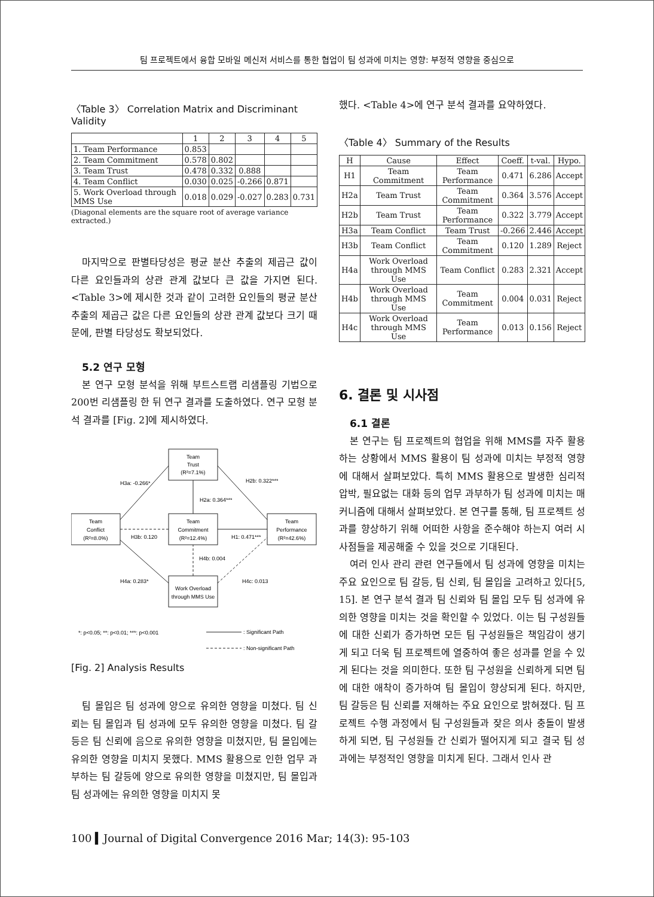팀 프로젝트에서 융합 모바일 메신저 서비스를 통한 협업이 팀 성과에 미치는 영향: 부정적 영향을 중심으로
〈Table 3〉 Correlation Matrix and Discriminant Validity
| | 1 | 2 | 3 | 4 | 5 |
| --- | --- | --- | --- | --- | --- |
| 1. Team Performance | 0.853 | | | | |
| 2. Team Commitment | 0.578 | 0.802 | | | |
| 3. Team Trust | 0.478 | 0.332 | 0.888 | | |
| 4. Team Conflict | 0.030 | 0.025 | -0.266 | 0.871 | |
| 5. Work Overload through MMS Use | 0.018 | 0.029 | -0.027 | 0.283 | 0.731 |
(Diagonal elements are the square root of average variance extracted.)
마지막으로 판별타당성은 평균 분산 추출의 제곱근 값이 다른 요인들과의 상관 관계 값보다 큰 값을 가지면 된다. <Table 3>에 제시한 것과 같이 고려한 요인들의 평균 분산 추출의 제곱근 값은 다른 요인들의 상관 관계 값보다 크기 때문에, 판별 타당성도 확보되었다.
5.2 연구 모형
본 연구 모형 분석을 위해 부트스트랩 리샘플링 기법으로 200번 리샘플링 한 뒤 연구 결과를 도출하였다. 연구 모형 분석 결과를 [Fig. 2]에 제시하였다.
Team
Trust
(R²=7.1%)
Team
Conflict
(R²=8.0%)
Team
Commitment
(R²=12.4%)
Team
Performance
(R²=42.6%)
Work Overload
through MMS Use
H3a: -0.266*
H2b: 0.322***
H2a: 0.364***
H3b: 0.120
H1: 0.471***
H4b: 0.004
H4a: 0.283*
H4c: 0.013
*: p<0.05; **: p<0.01; ***: p<0.001
: Significant Path
: Non-significant Path
[Fig. 2] Analysis Results
팀 몰입은 팀 성과에 양으로 유의한 영향을 미쳤다. 팀 신뢰는 팀 몰입과 팀 성과에 모두 유의한 영향을 미쳤다. 팀 갈등은 팀 신뢰에 음으로 유의한 영향을 미쳤지만, 팀 몰입에는 유의한 영향을 미치지 못했다. MMS 활용으로 인한 업무 과부하는 팀 갈등에 양으로 유의한 영향을 미쳤지만, 팀 몰입과 팀 성과에는 유의한 영향을 미치지 못
했다. <Table 4>에 연구 분석 결과를 요약하였다.
〈Table 4〉 Summary of the Results
| H | Cause | Effect | Coeff. | t-val. | Hypo. |
| --- | --- | --- | --- | --- | --- |
| H1 | Team Commitment | Team Performance | 0.471 | 6.286 | Accept |
| H2a | Team Trust | Team Commitment | 0.364 | 3.576 | Accept |
| H2b | Team Trust | Team Performance | 0.322 | 3.779 | Accept |
| H3a | Team Conflict | Team Trust | -0.266 | 2.446 | Accept |
| H3b | Team Conflict | Team Commitment | 0.120 | 1.289 | Reject |
| H4a | Work Overload through MMS Use | Team Conflict | 0.283 | 2.321 | Accept |
| H4b | Work Overload through MMS Use | Team Commitment | 0.004 | 0.031 | Reject |
| H4c | Work Overload through MMS Use | Team Performance | 0.013 | 0.156 | Reject |
6. 결론 및 시사점
6.1 결론
본 연구는 팀 프로젝트의 협업을 위해 MMS를 자주 활용하는 상황에서 MMS 활용이 팀 성과에 미치는 부정적 영향에 대해서 살펴보았다. 특히 MMS 활용으로 발생한 심리적 압박, 필요없는 대화 등의 업무 과부하가 팀 성과에 미치는 매커니즘에 대해서 살펴보았다. 본 연구를 통해, 팀 프로젝트 성과를 향상하기 위해 어떠한 사항을 준수해야 하는지 여러 시사점들을 제공해줄 수 있을 것으로 기대된다.
여러 인사 관리 관련 연구들에서 팀 성과에 영향을 미치는 주요 요인으로 팀 갈등, 팀 신뢰, 팀 몰입을 고려하고 있다[5, 15]. 본 연구 분석 결과 팀 신뢰와 팀 몰입 모두 팀 성과에 유의한 영향을 미치는 것을 확인할 수 있었다. 이는 팀 구성원들에 대한 신뢰가 증가하면 모든 팀 구성원들은 책임감이 생기게 되고 더욱 팀 프로젝트에 열중하여 좋은 성과를 얻을 수 있게 된다는 것을 의미한다. 또한 팀 구성원을 신뢰하게 되면 팀에 대한 애착이 증가하여 팀 몰입이 향상되게 된다. 하지만, 팀 갈등은 팀 신뢰를 저해하는 주요 요인으로 밝혀졌다. 팀 프로젝트 수행 과정에서 팀 구성원들과 잦은 의사 충돌이 발생하게 되면, 팀 구성원들 간 신뢰가 떨어지게 되고 결국 팀 성과에는 부정적인 영향을 미치게 된다. 그래서 인사 관
100 ▍Journal of Digital Convergence 2016 Mar; 14(3): 95-103